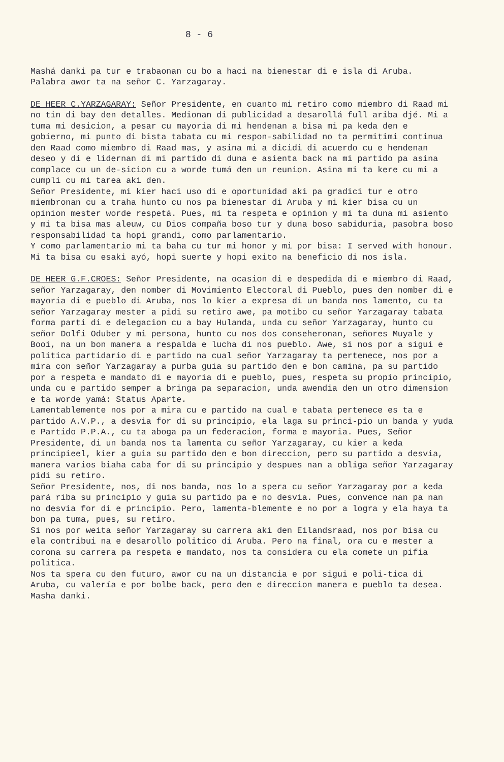8 - 6
Mashá danki pa tur e trabaonan cu bo a haci na bienestar di e isla di Aruba.
Palabra awor ta na señor C. Yarzagaray.
DE HEER C.YARZAGARAY: Señor Presidente, en cuanto mi retiro como miembro di Raad mi no tin di bay den detalles. Medionan di publicidad a desarollá full ariba djé. Mi a tuma mi desicion, a pesar cu mayoria di mi hendenan a bisa mi pa keda den e gobierno, mi punto di bista tabata cu mi respon-sabilidad no ta permitimi continua den Raad como miembro di Raad mas, y asina mi a dicidi di acuerdo cu e hendenan deseo y di e lidernan di mi partido di duna e asienta back na mi partido pa asina complace cu un de-sicion cu a worde tumá den un reunion. Asina mi ta kere cu mi a cumpli cu mi tarea aki den.
Señor Presidente, mi kier haci uso di e oportunidad aki pa gradici tur e otro miembronan cu a traha hunto cu nos pa bienestar di Aruba y mi kier bisa cu un opinion mester worde respetá. Pues, mi ta respeta e opinion y mi ta duna mi asiento y mi ta bisa mas aleuw, cu Dios compaña boso tur y duna boso sabiduria, pasobra boso responsabilidad ta hopi grandi, como parlamentario.
Y como parlamentario mi ta baha cu tur mi honor y mi por bisa: I served with honour.
Mi ta bisa cu esaki ayó, hopi suerte y hopi exito na beneficio di nos isla.
DE HEER G.F.CROES: Señor Presidente, na ocasion di e despedida di e miembro di Raad, señor Yarzagaray, den nomber di Movimiento Electoral di Pueblo, pues den nomber di e mayoria di e pueblo di Aruba, nos lo kier a expresa di un banda nos lamento, cu ta señor Yarzagaray mester a pidi su retiro awe, pa motibo cu señor Yarzagaray tabata forma parti di e delegacion cu a bay Hulanda, unda cu señor Yarzagaray, hunto cu señor Dolfi Oduber y mi persona, hunto cu nos dos conseheronan, señores Muyale y Booi, na un bon manera a respalda e lucha di nos pueblo. Awe, si nos por a sigui e politica partidario di e partido na cual señor Yarzagaray ta pertenece, nos por a mira con señor Yarzagaray a purba guia su partido den e bon camina, pa su partido por a respeta e mandato di e mayoria di e pueblo, pues, respeta su propio principio, unda cu e partido semper a bringa pa separacion, unda awendia den un otro dimension e ta worde yamá: Status Aparte.
Lamentablemente nos por a mira cu e partido na cual e tabata pertenece es ta e partido A.V.P., a desvia for di su principio, ela laga su princi-pio un banda y yuda e Partido P.P.A., cu ta aboga pa un federacion, forma e mayoria. Pues, Señor Presidente, di un banda nos ta lamenta cu señor Yarzagaray, cu kier a keda principieel, kier a guia su partido den e bon direccion, pero su partido a desvia, manera varios biaha caba for di su principio y despues nan a obliga señor Yarzagaray pidi su retiro.
Señor Presidente, nos, di nos banda, nos lo a spera cu señor Yarzagaray por a keda pará riba su principio y guia su partido pa e no desvia. Pues, convence nan pa nan no desvia for di e principio. Pero, lamenta-blemente e no por a logra y ela haya ta bon pa tuma, pues, su retiro.
Si nos por weita señor Yarzagaray su carrera aki den Eilandsraad, nos por bisa cu ela contribui na e desarollo politico di Aruba. Pero na final, ora cu e mester a corona su carrera pa respeta e mandato, nos ta considera cu ela comete un pifia politica.
Nos ta spera cu den futuro, awor cu na un distancia e por sigui e poli-tica di Aruba, cu valería e por bolbe back, pero den e direccion manera e pueblo ta desea.
Masha danki.